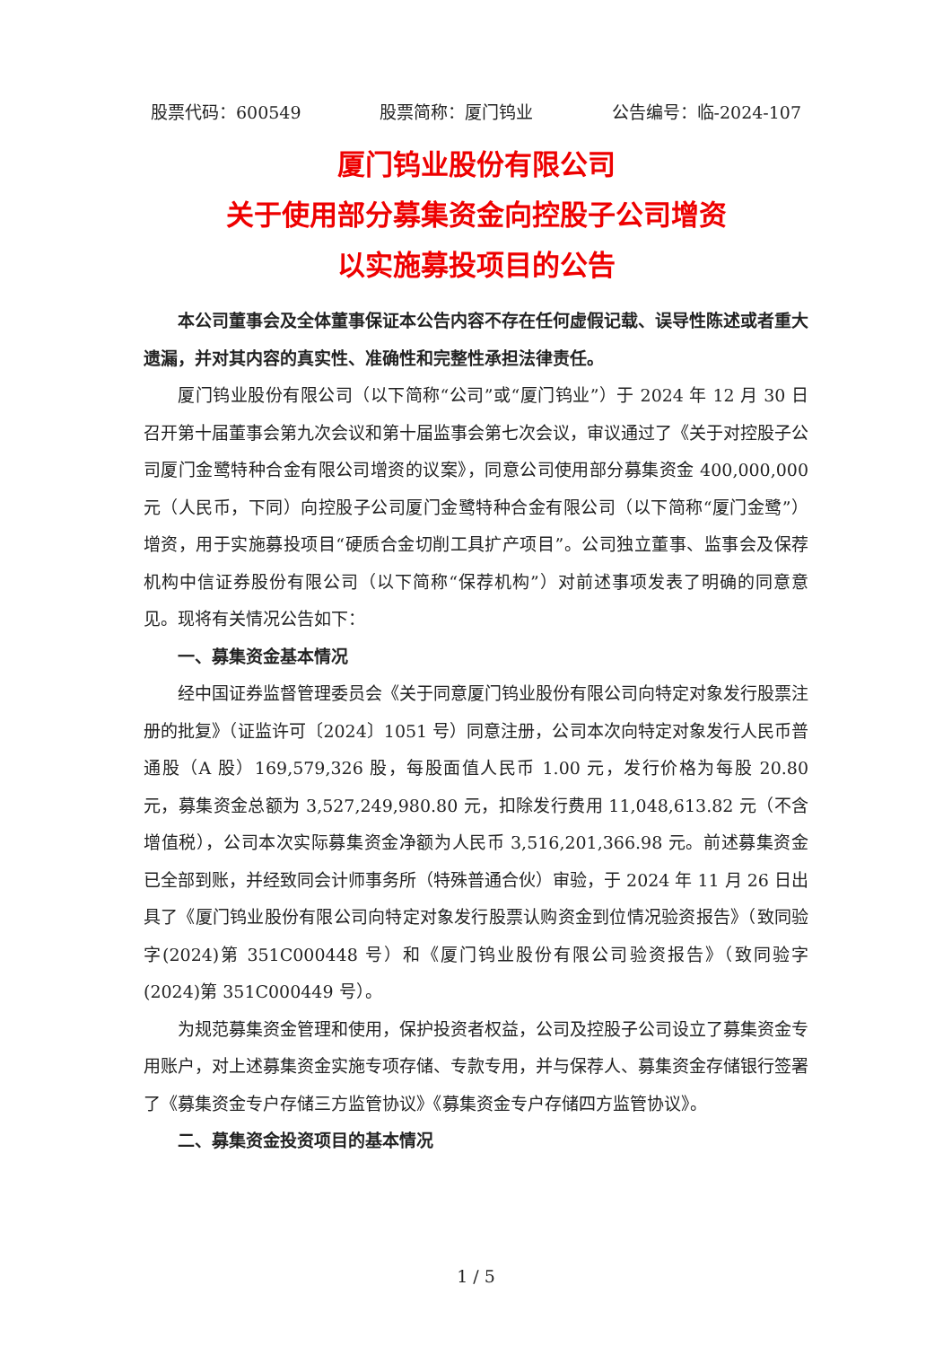股票代码：600549 股票简称：厦门钨业 公告编号：临-2024-107
厦门钨业股份有限公司
关于使用部分募集资金向控股子公司增资
以实施募投项目的公告
本公司董事会及全体董事保证本公告内容不存在任何虚假记载、误导性陈述或者重大遗漏，并对其内容的真实性、准确性和完整性承担法律责任。
厦门钨业股份有限公司（以下简称“公司”或“厦门钨业”）于 2024 年 12 月 30 日召开第十届董事会第九次会议和第十届监事会第七次会议，审议通过了《关于对控股子公司厦门金鹭特种合金有限公司增资的议案》，同意公司使用部分募集资金 400,000,000 元（人民币，下同）向控股子公司厦门金鹭特种合金有限公司（以下简称“厦门金鹭”）增资，用于实施募投项目“硬质合金切削工具扩产项目”。公司独立董事、监事会及保荐机构中信证券股份有限公司（以下简称“保荐机构”）对前述事项发表了明确的同意意见。现将有关情况公告如下：
一、募集资金基本情况
经中国证券监督管理委员会《关于同意厦门钨业股份有限公司向特定对象发行股票注册的批复》（证监许可〔2024〕1051 号）同意注册，公司本次向特定对象发行人民币普通股（A 股）169,579,326 股，每股面值人民币 1.00 元，发行价格为每股 20.80 元，募集资金总额为 3,527,249,980.80 元，扣除发行费用 11,048,613.82 元（不含增值税），公司本次实际募集资金净额为人民币 3,516,201,366.98 元。前述募集资金已全部到账，并经致同会计师事务所（特殊普通合伙）审验，于 2024 年 11 月 26 日出具了《厦门钨业股份有限公司向特定对象发行股票认购资金到位情况验资报告》（致同验字(2024)第 351C000448 号）和《厦门钨业股份有限公司验资报告》（致同验字(2024)第 351C000449 号）。
为规范募集资金管理和使用，保护投资者权益，公司及控股子公司设立了募集资金专用账户，对上述募集资金实施专项存储、专款专用，并与保荐人、募集资金存储银行签署了《募集资金专户存储三方监管协议》《募集资金专户存储四方监管协议》。
二、募集资金投资项目的基本情况
1 / 5